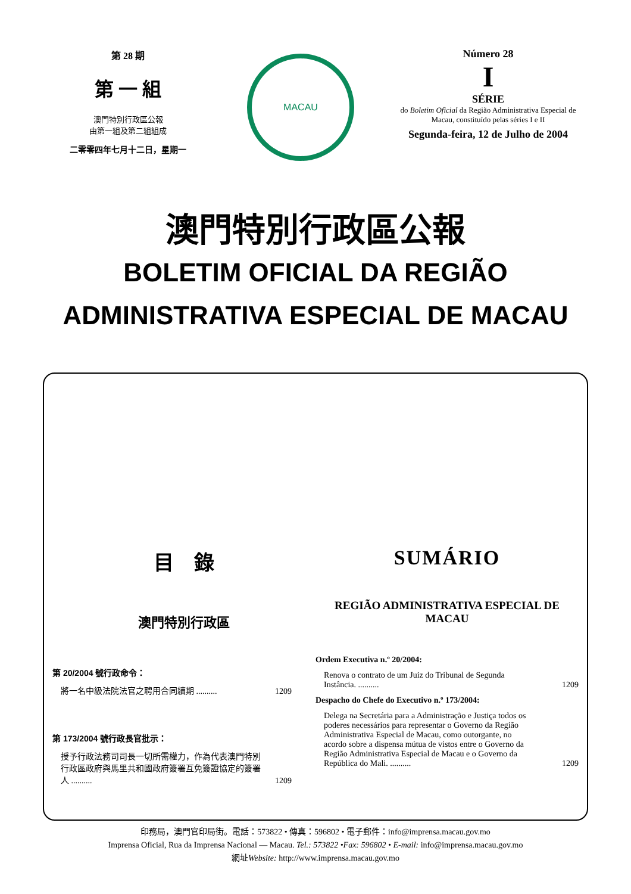第 28 期
第 一 組
澳門特別行政區公報
由第一組及第二組組成
二零零四年七月十二日，星期一
MACAU
Número 28
I
SÉRIE
do Boletim Oficial da Região Administrativa Especial de Macau, constituído pelas séries I e II
Segunda-feira, 12 de Julho de 2004
澳門特別行政區公報
BOLETIM OFICIAL DA REGIÃO
ADMINISTRATIVA ESPECIAL DE MACAU
目　錄
澳門特別行政區
第 20/2004 號行政命令：
將一名中級法院法官之聘用合同續期 .......... 1209
第 173/2004 號行政長官批示：
授予行政法務司司長一切所需權力，作為代表澳門特別行政區政府與馬里共和國政府簽署互免簽證協定的簽署人 .......... 1209
SUMÁRIO
REGIÃO ADMINISTRATIVA ESPECIAL DE MACAU
Ordem Executiva n.º 20/2004:
Renova o contrato de um Juiz do Tribunal de Segunda Instância. .......... 1209
Despacho do Chefe do Executivo n.º 173/2004:
Delega na Secretária para a Administração e Justiça todos os poderes necessários para representar o Governo da Região Administrativa Especial de Macau, como outorgante, no acordo sobre a dispensa mútua de vistos entre o Governo da Região Administrativa Especial de Macau e o Governo da República do Mali. .......... 1209
印務局，澳門官印局街。電話：573822 • 傳真：596802 • 電子郵件：info@imprensa.macau.gov.mo
Imprensa Oficial, Rua da Imprensa Nacional — Macau. Tel.: 573822 •Fax: 596802 • E-mail: info@imprensa.macau.gov.mo
網址Website: http://www.imprensa.macau.gov.mo